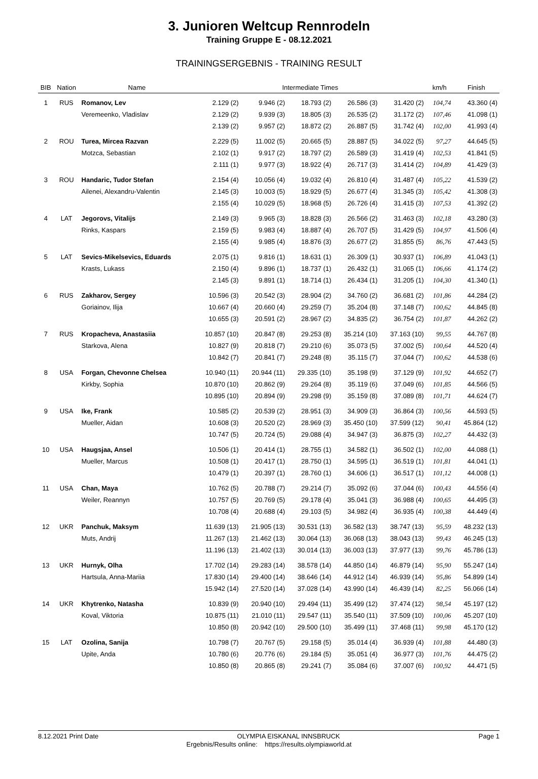3. Junioren Weltcup Rennrodeln
Training Gruppe E - 08.12.2021
TRAININGSERGEBNIS - TRAINING RESULT
| BIB | Nation | Name | Intermediate Times | | | | | km/h | Finish |
| --- | --- | --- | --- | --- | --- | --- | --- | --- | --- |
| 1 | RUS | Romanov, Lev | 2.129 (2) | 9.946 (2) | 18.793 (2) | 26.586 (3) | 31.420 (2) | 104,74 | 43.360 (4) |
| | | Veremeenko, Vladislav | 2.129 (2) | 9.939 (3) | 18.805 (3) | 26.535 (2) | 31.172 (2) | 107,46 | 41.098 (1) |
| | | | 2.139 (2) | 9.957 (2) | 18.872 (2) | 26.887 (5) | 31.742 (4) | 102,00 | 41.993 (4) |
| 2 | ROU | Turea, Mircea Razvan | 2.229 (5) | 11.002 (5) | 20.665 (5) | 28.887 (5) | 34.022 (5) | 97,27 | 44.645 (5) |
| | | Motzca, Sebastian | 2.102 (1) | 9.917 (2) | 18.797 (2) | 26.589 (3) | 31.419 (4) | 102,53 | 41.841 (5) |
| | | | 2.111 (1) | 9.977 (3) | 18.922 (4) | 26.717 (3) | 31.414 (2) | 104,89 | 41.429 (3) |
| 3 | ROU | Handaric, Tudor Stefan | 2.154 (4) | 10.056 (4) | 19.032 (4) | 26.810 (4) | 31.487 (4) | 105,22 | 41.539 (2) |
| | | Ailenei, Alexandru-Valentin | 2.145 (3) | 10.003 (5) | 18.929 (5) | 26.677 (4) | 31.345 (3) | 105,42 | 41.308 (3) |
| | | | 2.155 (4) | 10.029 (5) | 18.968 (5) | 26.726 (4) | 31.415 (3) | 107,53 | 41.392 (2) |
| 4 | LAT | Jegorovs, Vitalijs | 2.149 (3) | 9.965 (3) | 18.828 (3) | 26.566 (2) | 31.463 (3) | 102,18 | 43.280 (3) |
| | | Rinks, Kaspars | 2.159 (5) | 9.983 (4) | 18.887 (4) | 26.707 (5) | 31.429 (5) | 104,97 | 41.506 (4) |
| | | | 2.155 (4) | 9.985 (4) | 18.876 (3) | 26.677 (2) | 31.855 (5) | 86,76 | 47.443 (5) |
| 5 | LAT | Sevics-Mikelsevics, Eduards | 2.075 (1) | 9.816 (1) | 18.631 (1) | 26.309 (1) | 30.937 (1) | 106,89 | 41.043 (1) |
| | | Krasts, Lukass | 2.150 (4) | 9.896 (1) | 18.737 (1) | 26.432 (1) | 31.065 (1) | 106,66 | 41.174 (2) |
| | | | 2.145 (3) | 9.891 (1) | 18.714 (1) | 26.434 (1) | 31.205 (1) | 104,30 | 41.340 (1) |
| 6 | RUS | Zakharov, Sergey | 10.596 (3) | 20.542 (3) | 28.904 (2) | 34.760 (2) | 36.681 (2) | 101,86 | 44.284 (2) |
| | | Goriainov, Ilija | 10.667 (4) | 20.660 (4) | 29.259 (7) | 35.204 (8) | 37.148 (7) | 100,62 | 44.845 (8) |
| | | | 10.655 (3) | 20.591 (2) | 28.967 (2) | 34.835 (2) | 36.754 (2) | 101,87 | 44.262 (2) |
| 7 | RUS | Kropacheva, Anastasiia | 10.857 (10) | 20.847 (8) | 29.253 (8) | 35.214 (10) | 37.163 (10) | 99,55 | 44.767 (8) |
| | | Starkova, Alena | 10.827 (9) | 20.818 (7) | 29.210 (6) | 35.073 (5) | 37.002 (5) | 100,64 | 44.520 (4) |
| | | | 10.842 (7) | 20.841 (7) | 29.248 (8) | 35.115 (7) | 37.044 (7) | 100,62 | 44.538 (6) |
| 8 | USA | Forgan, Chevonne Chelsea | 10.940 (11) | 20.944 (11) | 29.335 (10) | 35.198 (9) | 37.129 (9) | 101,92 | 44.652 (7) |
| | | Kirkby, Sophia | 10.870 (10) | 20.862 (9) | 29.264 (8) | 35.119 (6) | 37.049 (6) | 101,85 | 44.566 (5) |
| | | | 10.895 (10) | 20.894 (9) | 29.298 (9) | 35.159 (8) | 37.089 (8) | 101,71 | 44.624 (7) |
| 9 | USA | Ike, Frank | 10.585 (2) | 20.539 (2) | 28.951 (3) | 34.909 (3) | 36.864 (3) | 100,56 | 44.593 (5) |
| | | Mueller, Aidan | 10.608 (3) | 20.520 (2) | 28.969 (3) | 35.450 (10) | 37.599 (12) | 90,41 | 45.864 (12) |
| | | | 10.747 (5) | 20.724 (5) | 29.088 (4) | 34.947 (3) | 36.875 (3) | 102,27 | 44.432 (3) |
| 10 | USA | Haugsjaa, Ansel | 10.506 (1) | 20.414 (1) | 28.755 (1) | 34.582 (1) | 36.502 (1) | 102,00 | 44.088 (1) |
| | | Mueller, Marcus | 10.508 (1) | 20.417 (1) | 28.750 (1) | 34.595 (1) | 36.519 (1) | 101,81 | 44.041 (1) |
| | | | 10.479 (1) | 20.397 (1) | 28.760 (1) | 34.606 (1) | 36.517 (1) | 101,12 | 44.008 (1) |
| 11 | USA | Chan, Maya | 10.762 (5) | 20.788 (7) | 29.214 (7) | 35.092 (6) | 37.044 (6) | 100,43 | 44.556 (4) |
| | | Weiler, Reannyn | 10.757 (5) | 20.769 (5) | 29.178 (4) | 35.041 (3) | 36.988 (4) | 100,65 | 44.495 (3) |
| | | | 10.708 (4) | 20.688 (4) | 29.103 (5) | 34.982 (4) | 36.935 (4) | 100,38 | 44.449 (4) |
| 12 | UKR | Panchuk, Maksym | 11.639 (13) | 21.905 (13) | 30.531 (13) | 36.582 (13) | 38.747 (13) | 95,59 | 48.232 (13) |
| | | Muts, Andrij | 11.267 (13) | 21.462 (13) | 30.064 (13) | 36.068 (13) | 38.043 (13) | 99,43 | 46.245 (13) |
| | | | 11.196 (13) | 21.402 (13) | 30.014 (13) | 36.003 (13) | 37.977 (13) | 99,76 | 45.786 (13) |
| 13 | UKR | Hurnyk, Olha | 17.702 (14) | 29.283 (14) | 38.578 (14) | 44.850 (14) | 46.879 (14) | 95,90 | 55.247 (14) |
| | | Hartsula, Anna-Mariia | 17.830 (14) | 29.400 (14) | 38.646 (14) | 44.912 (14) | 46.939 (14) | 95,86 | 54.899 (14) |
| | | | 15.942 (14) | 27.520 (14) | 37.028 (14) | 43.990 (14) | 46.439 (14) | 82,25 | 56.066 (14) |
| 14 | UKR | Khytrenko, Natasha | 10.839 (9) | 20.940 (10) | 29.494 (11) | 35.499 (12) | 37.474 (12) | 98,54 | 45.197 (12) |
| | | Koval, Viktoria | 10.875 (11) | 21.010 (11) | 29.547 (11) | 35.540 (11) | 37.509 (10) | 100,06 | 45.207 (10) |
| | | | 10.850 (8) | 20.942 (10) | 29.500 (10) | 35.499 (11) | 37.468 (11) | 99,98 | 45.170 (12) |
| 15 | LAT | Ozolina, Sanija | 10.798 (7) | 20.767 (5) | 29.158 (5) | 35.014 (4) | 36.939 (4) | 101,88 | 44.480 (3) |
| | | Upite, Anda | 10.780 (6) | 20.776 (6) | 29.184 (5) | 35.051 (4) | 36.977 (3) | 101,76 | 44.475 (2) |
| | | | 10.850 (8) | 20.865 (8) | 29.241 (7) | 35.084 (6) | 37.007 (6) | 100,92 | 44.471 (5) |
8.12.2021 Print Date OLYMPIA EISKANAL INNSBRUCK Page 1
Ergebnis/Results online: https://results.olympiaworld.at